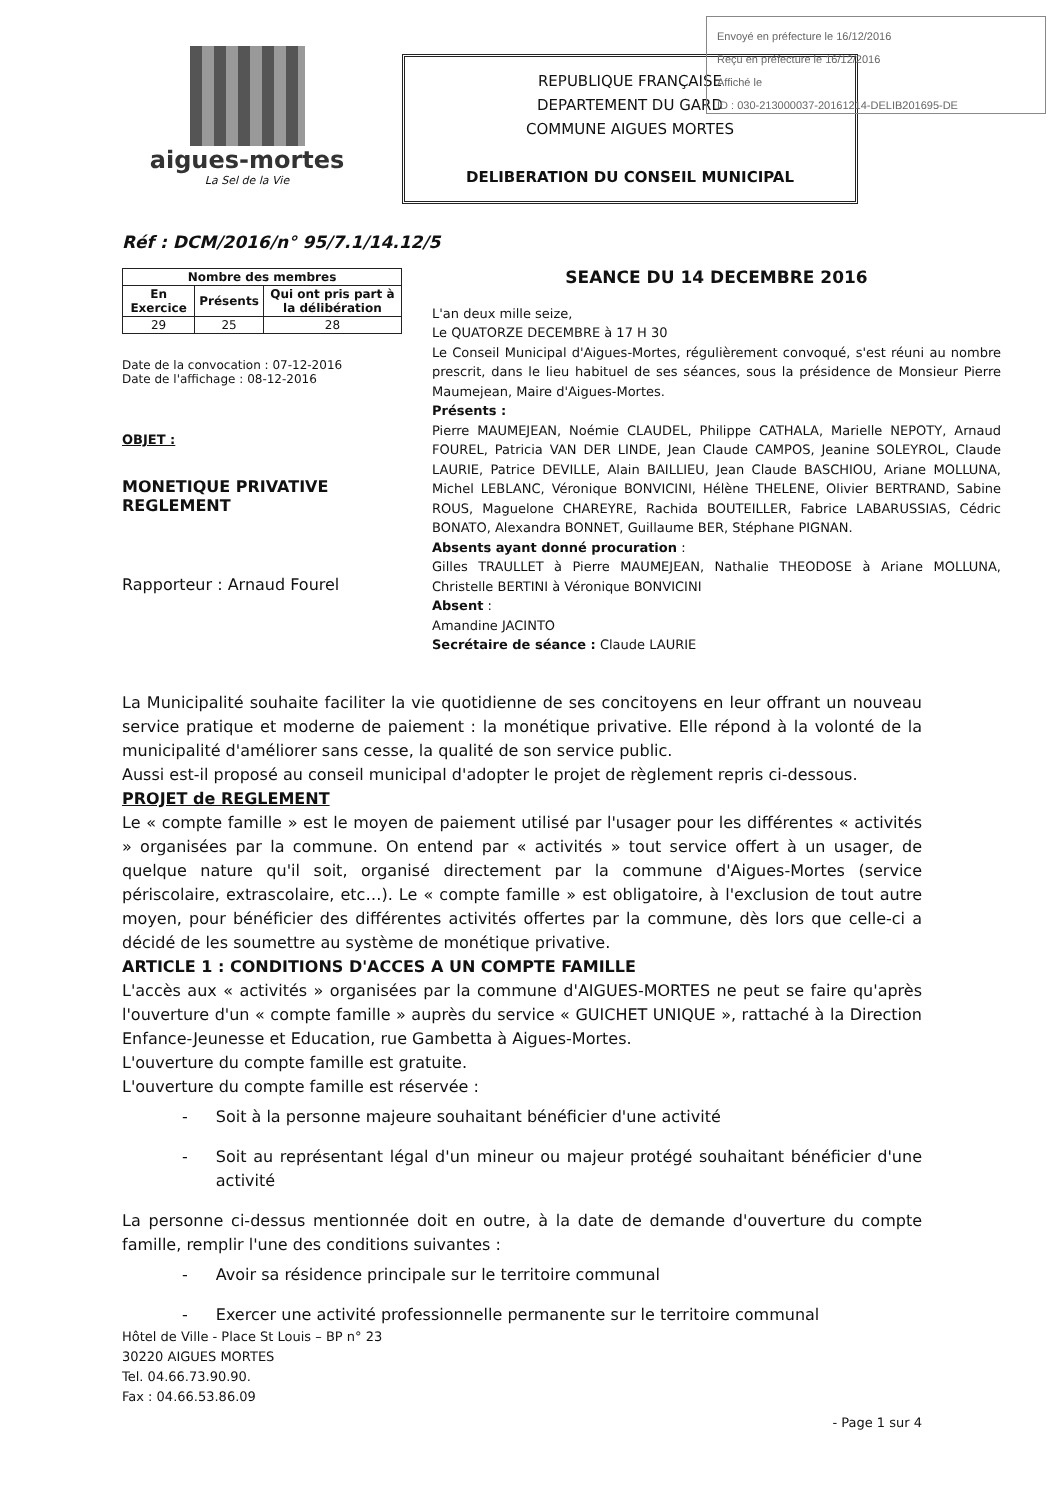Envoyé en préfecture le 16/12/2016
Reçu en préfecture le 16/12/2016
Affiché le
ID : 030-213000037-20161214-DELIB201695-DE
aigues-mortes
La Sel de la Vie
REPUBLIQUE FRANÇAISE
DEPARTEMENT DU GARD
COMMUNE AIGUES MORTES
DELIBERATION DU CONSEIL MUNICIPAL
Réf : DCM/2016/n° 95/7.1/14.12/5
| Nombre des membres | | |
| --- | --- | --- |
| En Exercice | Présents | Qui ont pris part à la délibération |
| 29 | 25 | 28 |
Date de la convocation : 07-12-2016
Date de l'affichage : 08-12-2016
OBJET :
MONETIQUE PRIVATIVE
REGLEMENT
Rapporteur : Arnaud Fourel
SEANCE DU 14 DECEMBRE 2016
L'an deux mille seize,
Le QUATORZE DECEMBRE à 17 H 30
Le Conseil Municipal d'Aigues-Mortes, régulièrement convoqué, s'est réuni au nombre prescrit, dans le lieu habituel de ses séances, sous la présidence de Monsieur Pierre Maumejean, Maire d'Aigues-Mortes.
Présents :
Pierre MAUMEJEAN, Noémie CLAUDEL, Philippe CATHALA, Marielle NEPOTY, Arnaud FOUREL, Patricia VAN DER LINDE, Jean Claude CAMPOS, Jeanine SOLEYROL, Claude LAURIE, Patrice DEVILLE, Alain BAILLIEU, Jean Claude BASCHIOU, Ariane MOLLUNA, Michel LEBLANC, Véronique BONVICINI, Hélène THELENE, Olivier BERTRAND, Sabine ROUS, Maguelone CHAREYRE, Rachida BOUTEILLER, Fabrice LABARUSSIAS, Cédric BONATO, Alexandra BONNET, Guillaume BER, Stéphane PIGNAN.
Absents ayant donné procuration :
Gilles TRAULLET à Pierre MAUMEJEAN, Nathalie THEODOSE à Ariane MOLLUNA, Christelle BERTINI à Véronique BONVICINI
Absent :
Amandine JACINTO
Secrétaire de séance : Claude LAURIE
La Municipalité souhaite faciliter la vie quotidienne de ses concitoyens en leur offrant un nouveau service pratique et moderne de paiement : la monétique privative. Elle répond à la volonté de la municipalité d'améliorer sans cesse, la qualité de son service public.
Aussi est-il proposé au conseil municipal d'adopter le projet de règlement repris ci-dessous.
PROJET de REGLEMENT
Le « compte famille » est le moyen de paiement utilisé par l'usager pour les différentes « activités » organisées par la commune. On entend par « activités » tout service offert à un usager, de quelque nature qu'il soit, organisé directement par la commune d'Aigues-Mortes (service périscolaire, extrascolaire, etc…). Le « compte famille » est obligatoire, à l'exclusion de tout autre moyen, pour bénéficier des différentes activités offertes par la commune, dès lors que celle-ci a décidé de les soumettre au système de monétique privative.
ARTICLE 1 : CONDITIONS D'ACCES A UN COMPTE FAMILLE
L'accès aux « activités » organisées par la commune d'AIGUES-MORTES ne peut se faire qu'après l'ouverture d'un « compte famille » auprès du service « GUICHET UNIQUE », rattaché à la Direction Enfance-Jeunesse et Education, rue Gambetta à Aigues-Mortes.
L'ouverture du compte famille est gratuite.
L'ouverture du compte famille est réservée :
- Soit à la personne majeure souhaitant bénéficier d'une activité
- Soit au représentant légal d'un mineur ou majeur protégé souhaitant bénéficier d'une activité
La personne ci-dessus mentionnée doit en outre, à la date de demande d'ouverture du compte famille, remplir l'une des conditions suivantes :
- Avoir sa résidence principale sur le territoire communal
- Exercer une activité professionnelle permanente sur le territoire communal
Hôtel de Ville - Place St Louis – BP n° 23
30220 AIGUES MORTES
Tel. 04.66.73.90.90.
Fax : 04.66.53.86.09
- Page 1 sur 4